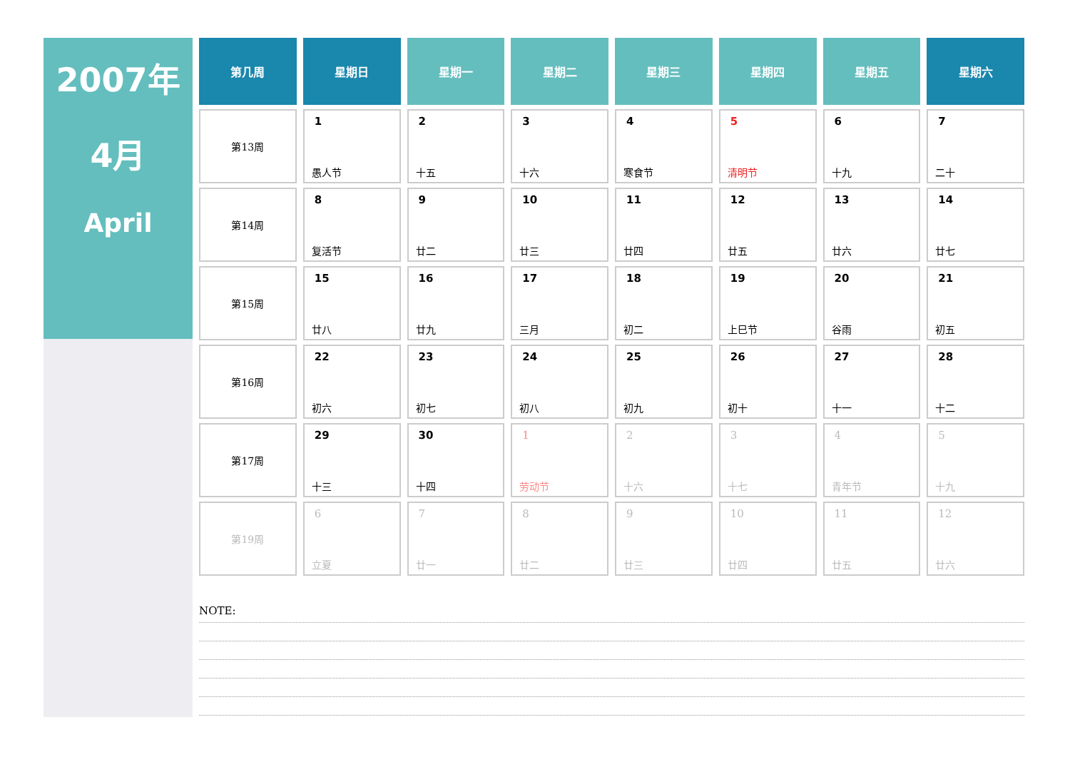2007年
4月
April
| 第几周 | 星期日 | 星期一 | 星期二 | 星期三 | 星期四 | 星期五 | 星期六 |
| --- | --- | --- | --- | --- | --- | --- | --- |
| 第13周 | 1 愚人节 | 2 十五 | 3 十六 | 4 寒食节 | 5 清明节 | 6 十九 | 7 二十 |
| 第14周 | 8 复活节 | 9 廿二 | 10 廿三 | 11 廿四 | 12 廿五 | 13 廿六 | 14 廿七 |
| 第15周 | 15 廿八 | 16 廿九 | 17 三月 | 18 初二 | 19 上巳节 | 20 谷雨 | 21 初五 |
| 第16周 | 22 初六 | 23 初七 | 24 初八 | 25 初九 | 26 初十 | 27 十一 | 28 十二 |
| 第17周 | 29 十三 | 30 十四 | 1 劳动节 | 2 十六 | 3 十七 | 4 青年节 | 5 十九 |
| 第19周 | 6 立夏 | 7 廿一 | 8 廿二 | 9 廿三 | 10 廿四 | 11 廿五 | 12 廿六 |
NOTE: